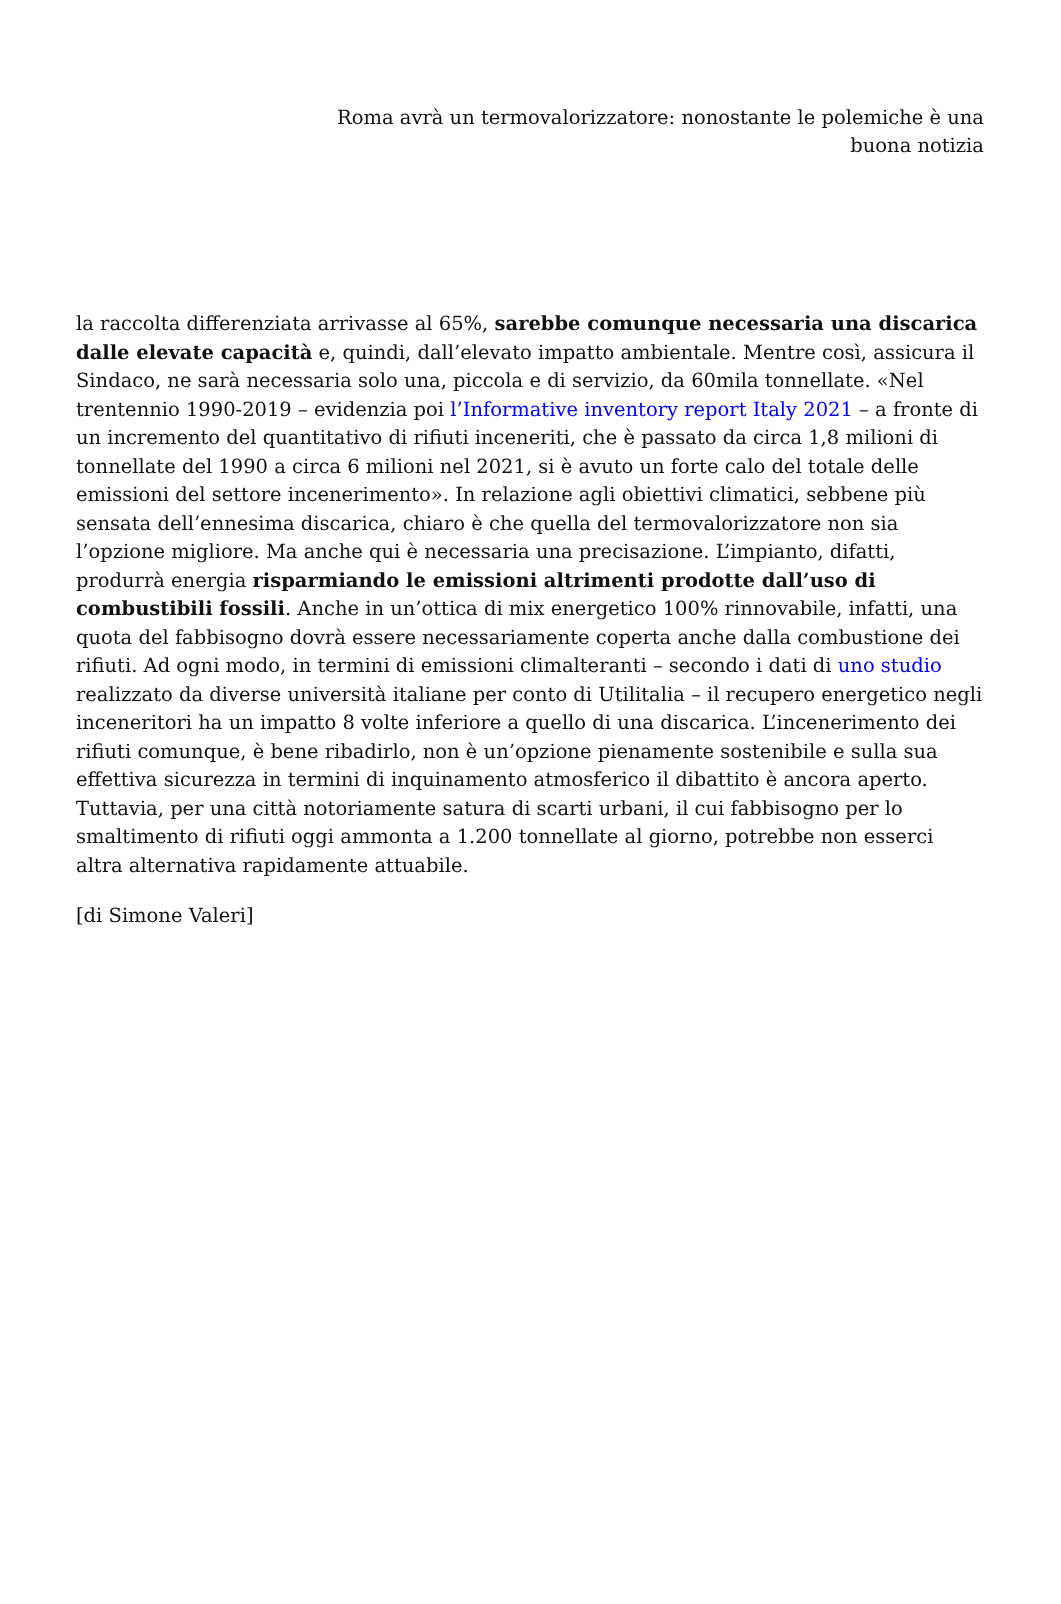Roma avrà un termovalorizzatore: nonostante le polemiche è una buona notizia
la raccolta differenziata arrivasse al 65%, sarebbe comunque necessaria una discarica dalle elevate capacità e, quindi, dall’elevato impatto ambientale. Mentre così, assicura il Sindaco, ne sarà necessaria solo una, piccola e di servizio, da 60mila tonnellate. «Nel trentennio 1990-2019 – evidenzia poi l’Informative inventory report Italy 2021 – a fronte di un incremento del quantitativo di rifiuti inceneriti, che è passato da circa 1,8 milioni di tonnellate del 1990 a circa 6 milioni nel 2021, si è avuto un forte calo del totale delle emissioni del settore incenerimento». In relazione agli obiettivi climatici, sebbene più sensata dell’ennesima discarica, chiaro è che quella del termovalorizzatore non sia l’opzione migliore. Ma anche qui è necessaria una precisazione. L’impianto, difatti, produrrà energia risparmiando le emissioni altrimenti prodotte dall’uso di combustibili fossili. Anche in un’ottica di mix energetico 100% rinnovabile, infatti, una quota del fabbisogno dovrà essere necessariamente coperta anche dalla combustione dei rifiuti. Ad ogni modo, in termini di emissioni climalteranti – secondo i dati di uno studio realizzato da diverse università italiane per conto di Utilitalia – il recupero energetico negli inceneritori ha un impatto 8 volte inferiore a quello di una discarica. L’incenerimento dei rifiuti comunque, è bene ribadirlo, non è un’opzione pienamente sostenibile e sulla sua effettiva sicurezza in termini di inquinamento atmosferico il dibattito è ancora aperto. Tuttavia, per una città notoriamente satura di scarti urbani, il cui fabbisogno per lo smaltimento di rifiuti oggi ammonta a 1.200 tonnellate al giorno, potrebbe non esserci altra alternativa rapidamente attuabile.
[di Simone Valeri]